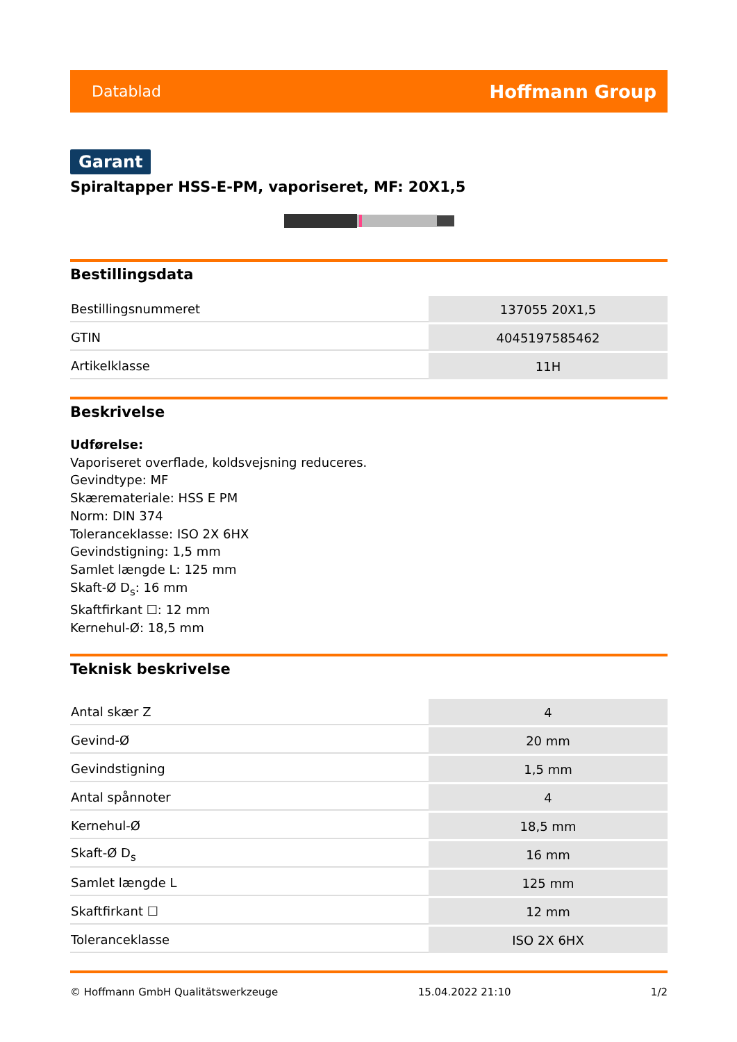Datablad Hoffmann Group
Garant
Spiraltapper HSS-E-PM, vaporiseret, MF: 20X1,5
Bestillingsdata
| Bestillingsnummeret | 137055 20X1,5 |
| GTIN | 4045197585462 |
| Artikelklasse | 11H |
Beskrivelse
Udførelse:
Vaporiseret overflade, koldsvejsning reduceres.
Gevindtype: MF
Skæremateriale: HSS E PM
Norm: DIN 374
Toleranceklasse: ISO 2X 6HX
Gevindstigning: 1,5 mm
Samlet længde L: 125 mm
Skaft-Ø D<sub>s</sub>: 16 mm
Skaftfirkant ☐: 12 mm
Kernehul-Ø: 18,5 mm
Teknisk beskrivelse
| Antal skær Z | 4 |
| Gevind-Ø | 20 mm |
| Gevindstigning | 1,5 mm |
| Antal spånnoter | 4 |
| Kernehul-Ø | 18,5 mm |
| Skaft-Ø D<sub>s</sub> | 16 mm |
| Samlet længde L | 125 mm |
| Skaftfirkant ☐ | 12 mm |
| Toleranceklasse | ISO 2X 6HX |
© Hoffmann GmbH Qualitätswerkzeuge 15.04.2022 21:10 1/2